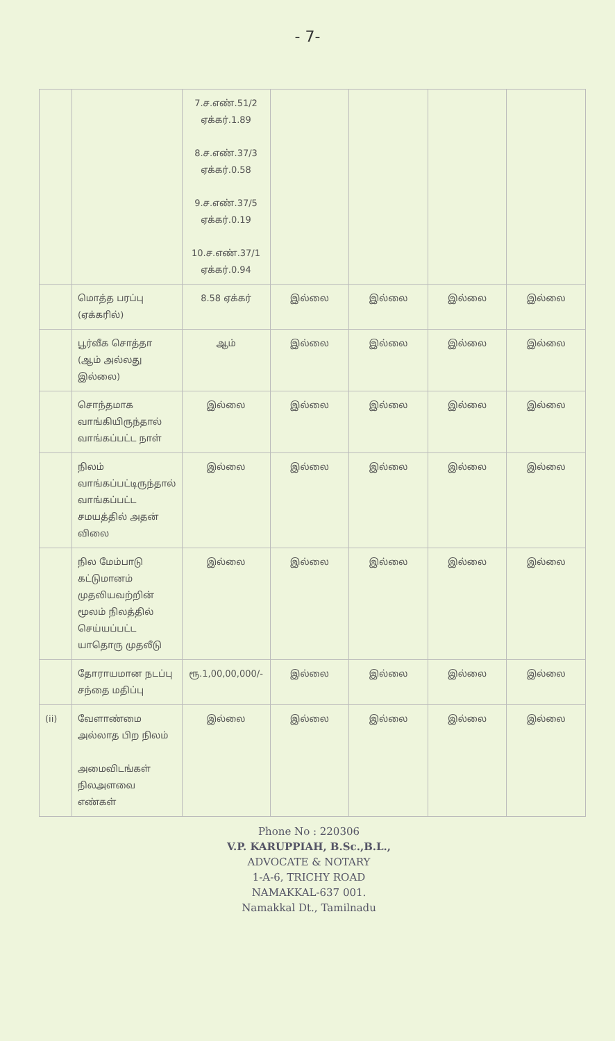- 7-
| | | 7.ச.எண்.51/2 ஏக்கர்.1.89 8.ச.எண்.37/3 ஏக்கர்.0.58 9.ச.எண்.37/5 ஏக்கர்.0.19 10.ச.எண்.37/1 ஏக்கர்.0.94 | | | | |
| | மொத்த பரப்பு (ஏக்கரில்) | 8.58 ஏக்கர் | இல்லை | இல்லை | இல்லை | இல்லை |
| | பூர்வீக சொத்தா (ஆம் அல்லது இல்லை) | ஆம் | இல்லை | இல்லை | இல்லை | இல்லை |
| | சொந்தமாக வாங்கியிருந்தால் வாங்கப்பட்ட நாள் | இல்லை | இல்லை | இல்லை | இல்லை | இல்லை |
| | நிலம் வாங்கப்பட்டிருந்தால் வாங்கப்பட்ட சமயத்தில் அதன் விலை | இல்லை | இல்லை | இல்லை | இல்லை | இல்லை |
| | நில மேம்பாடு கட்டுமானம் முதலியவற்றின் மூலம் நிலத்தில் செய்யப்பட்ட யாதொரு முதலீடு | இல்லை | இல்லை | இல்லை | இல்லை | இல்லை |
| | தோராயமான நடப்பு சந்தை மதிப்பு | ரூ.1,00,00,000/- | இல்லை | இல்லை | இல்லை | இல்லை |
| (ii) | வேளாண்மை அல்லாத பிற நிலம் அமைவிடங்கள் நிலஅளவை எண்கள் | இல்லை | இல்லை | இல்லை | இல்லை | இல்லை |
Phone No : 220306
V.P. KARUPPIAH, B.Sc.,B.L.,
ADVOCATE & NOTARY
1-A-6, TRICHY ROAD
NAMAKKAL-637 001.
Namakkal Dt., Tamilnadu